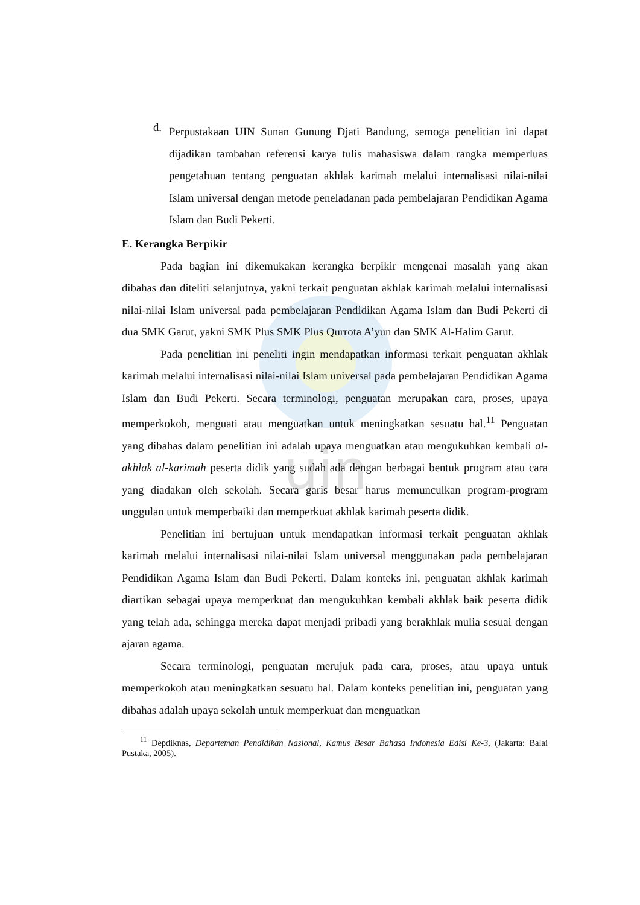uin
d.
Perpustakaan UIN Sunan Gunung Djati Bandung, semoga penelitian ini dapat dijadikan tambahan referensi karya tulis mahasiswa dalam rangka memperluas pengetahuan tentang penguatan akhlak karimah melalui internalisasi nilai-nilai Islam universal dengan metode peneladanan pada pembelajaran Pendidikan Agama Islam dan Budi Pekerti.
E. Kerangka Berpikir
Pada bagian ini dikemukakan kerangka berpikir mengenai masalah yang akan dibahas dan diteliti selanjutnya, yakni terkait penguatan akhlak karimah melalui internalisasi nilai-nilai Islam universal pada pembelajaran Pendidikan Agama Islam dan Budi Pekerti di dua SMK Garut, yakni SMK Plus SMK Plus Qurrota A’yun dan SMK Al-Halim Garut.
Pada penelitian ini peneliti ingin mendapatkan informasi terkait penguatan akhlak karimah melalui internalisasi nilai-nilai Islam universal pada pembelajaran Pendidikan Agama Islam dan Budi Pekerti. Secara terminologi, penguatan merupakan cara, proses, upaya memperkokoh, menguati atau menguatkan untuk meningkatkan sesuatu hal.<sup>11</sup> Penguatan yang dibahas dalam penelitian ini adalah upaya menguatkan atau mengukuhkan kembali al-akhlak al-karimah peserta didik yang sudah ada dengan berbagai bentuk program atau cara yang diadakan oleh sekolah. Secara garis besar harus memunculkan program-program unggulan untuk memperbaiki dan memperkuat akhlak karimah peserta didik.
Penelitian ini bertujuan untuk mendapatkan informasi terkait penguatan akhlak karimah melalui internalisasi nilai-nilai Islam universal menggunakan pada pembelajaran Pendidikan Agama Islam dan Budi Pekerti. Dalam konteks ini, penguatan akhlak karimah diartikan sebagai upaya memperkuat dan mengukuhkan kembali akhlak baik peserta didik yang telah ada, sehingga mereka dapat menjadi pribadi yang berakhlak mulia sesuai dengan ajaran agama.
Secara terminologi, penguatan merujuk pada cara, proses, atau upaya untuk memperkokoh atau meningkatkan sesuatu hal. Dalam konteks penelitian ini, penguatan yang dibahas adalah upaya sekolah untuk memperkuat dan menguatkan
<sup>11</sup> Depdiknas, Departeman Pendidikan Nasional, Kamus Besar Bahasa Indonesia Edisi Ke-3, (Jakarta: Balai Pustaka, 2005).